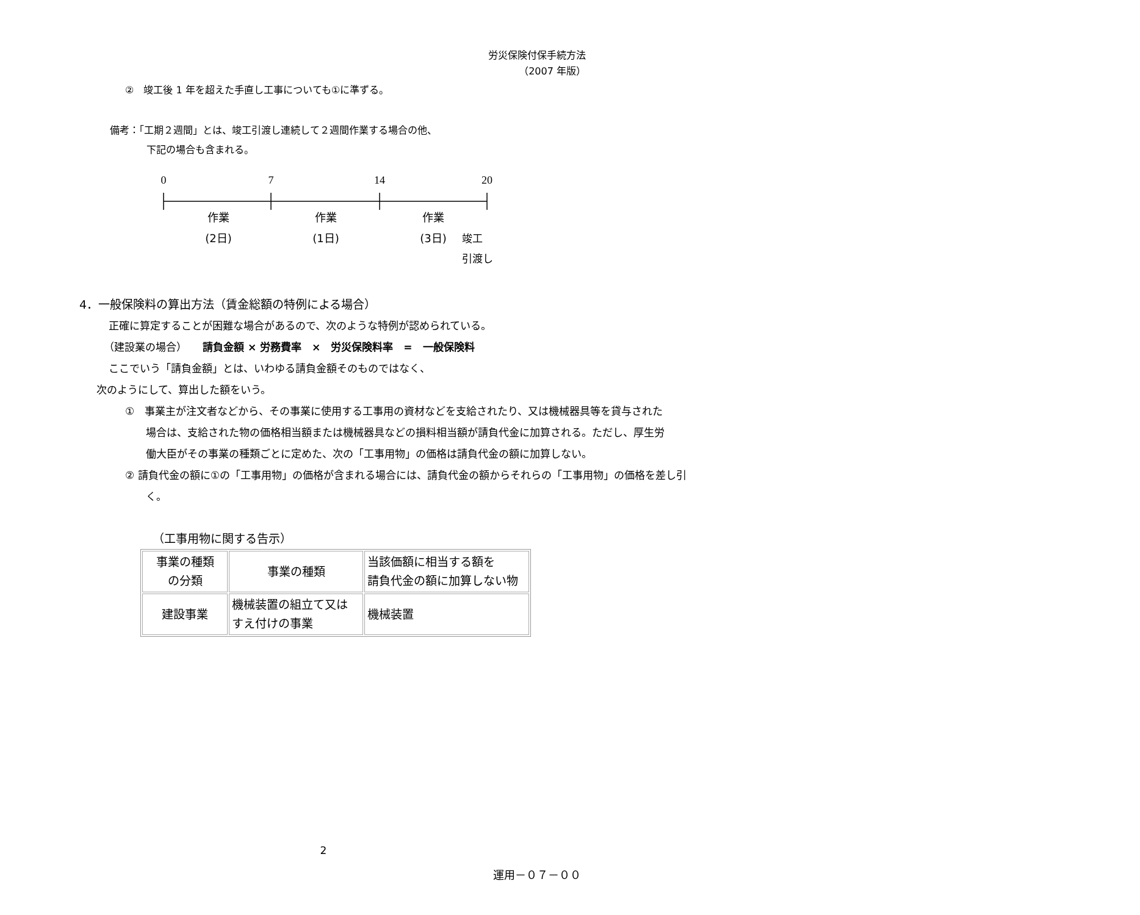労災保険付保手続方法
（2007 年版）
②　竣工後 1 年を超えた手直し工事についても①に準ずる。
備考：「工期２週間」とは、竣工引渡し連続して２週間作業する場合の他、
下記の場合も含まれる。
0
7
14
20
作業
作業
作業
(2日)
(1日)
(3日)
竣工
引渡し
4．一般保険料の算出方法（賃金総額の特例による場合）
正確に算定することが困難な場合があるので、次のような特例が認められている。
（建設業の場合）　　請負金額 × 労務費率　×　労災保険料率　=　一般保険料
ここでいう「請負金額」とは、いわゆる請負金額そのものではなく、
次のようにして、算出した額をいう。
①　事業主が注文者などから、その事業に使用する工事用の資材などを支給されたり、又は機械器具等を貸与された場合は、支給された物の価格相当額または機械器具などの損料相当額が請負代金に加算される。ただし、厚生労働大臣がその事業の種類ごとに定めた、次の「工事用物」の価格は請負代金の額に加算しない。
② 請負代金の額に①の「工事用物」の価格が含まれる場合には、請負代金の額からそれらの「工事用物」の価格を差し引く。
（工事用物に関する告示）
| 事業の種類 の分類 | 事業の種類 | 当該価額に相当する額を 請負代金の額に加算しない物 |
| 建設事業 | 機械装置の組立て又は すえ付けの事業 | 機械装置 |
2
運用－０７－００